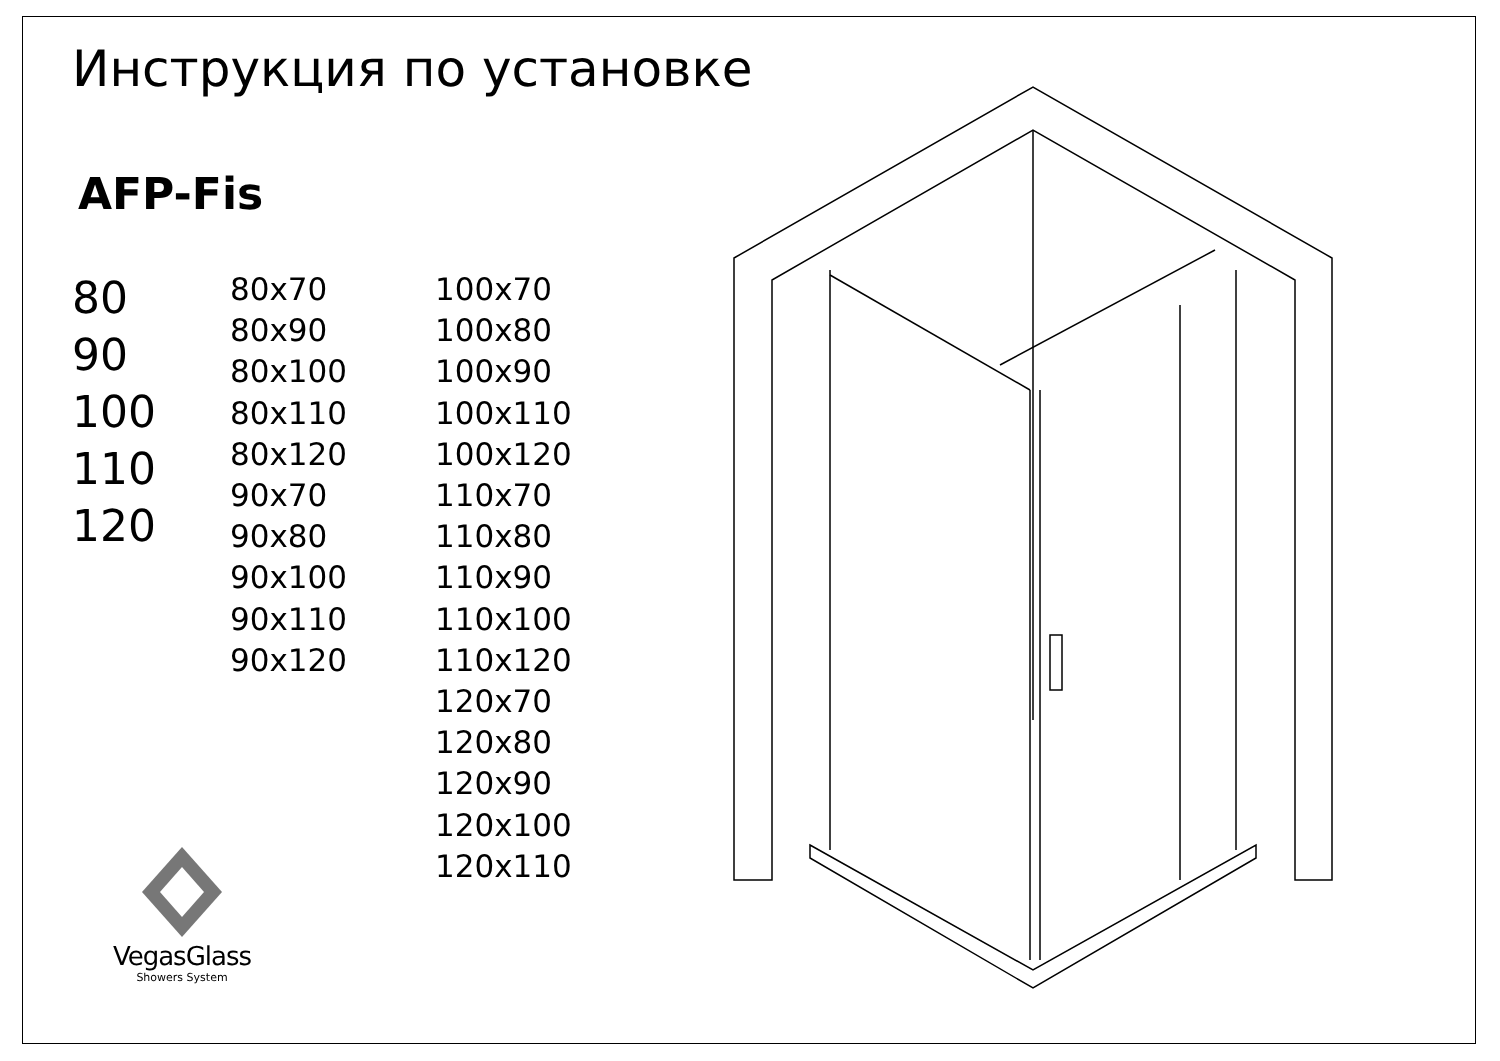Инструкция по установке
AFP-Fis
80
90
100
110
120
80x70
80x90
80x100
80x110
80x120
90x70
90x80
90x100
90x110
90x120
100x70
100x80
100x90
100x110
100x120
110x70
110x80
110x90
110x100
110x120
120x70
120x80
120x90
120x100
120x110
VegasGlass
Showers System